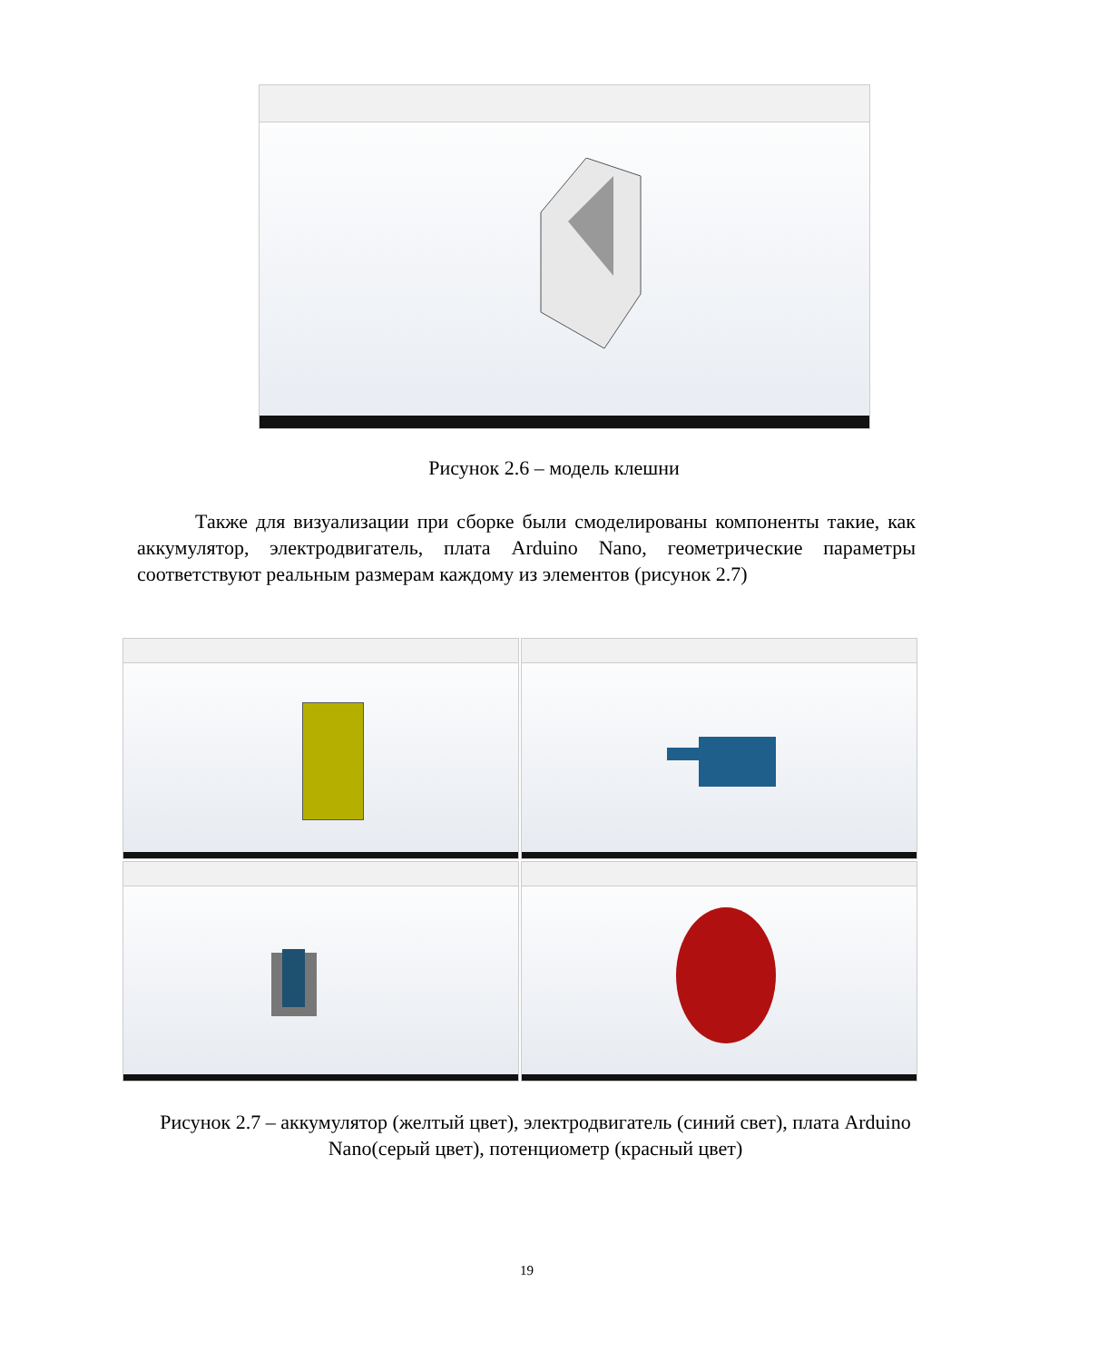Рисунок 2.6 – модель клешни
Также для визуализации при сборке были смоделированы компоненты такие, как аккумулятор, электродвигатель, плата Arduino Nano, геометрические параметры соответствуют реальным размерам каждому из элементов (рисунок 2.7)
Рисунок 2.7 – аккумулятор (желтый цвет), электродвигатель (синий свет), плата Arduino Nano(серый цвет), потенциометр (красный цвет)
19